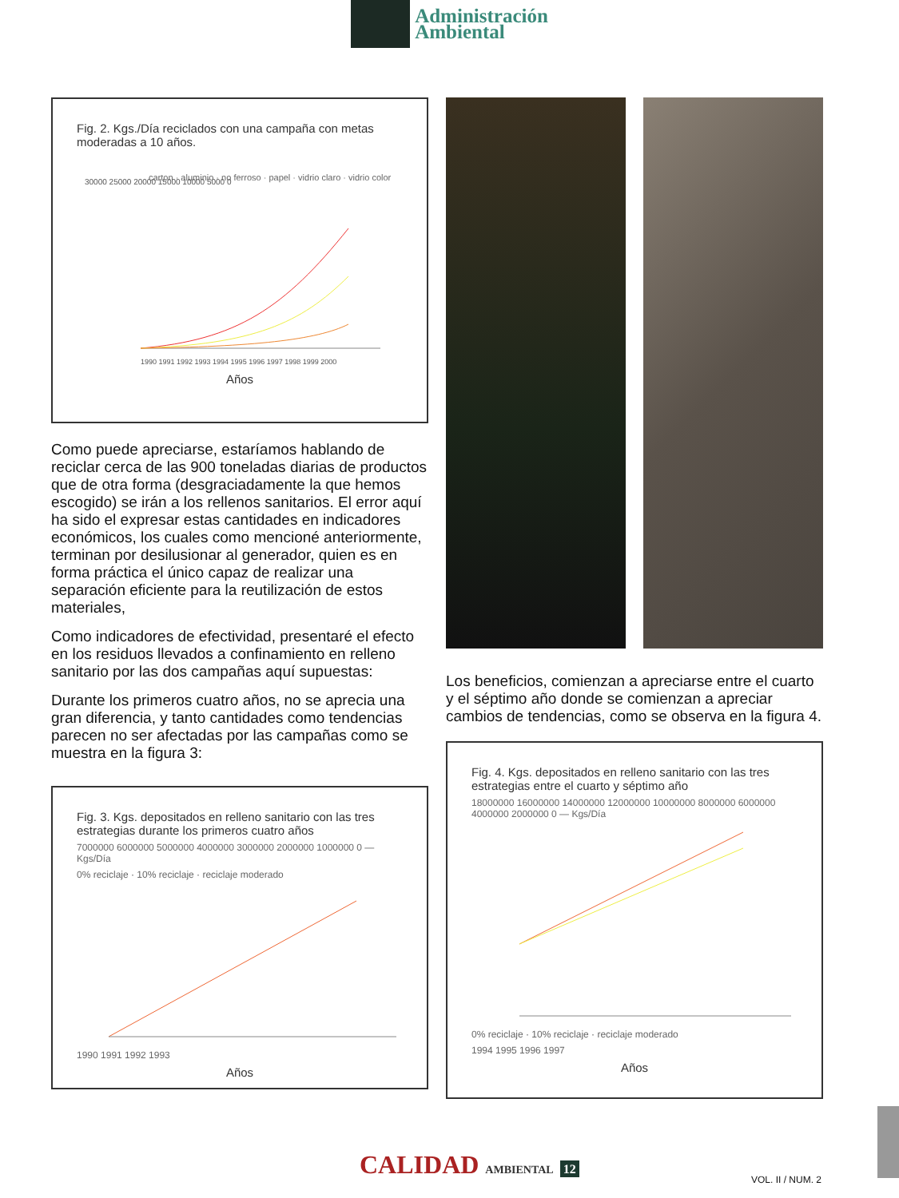Administración
Ambiental
Fig. 2. Kgs./Día reciclados con una campaña con metas moderadas a 10 años.
30000 25000 20000 15000 10000 5000 0
carton · aluminio · no ferroso · papel · vidrio claro · vidrio color
1990 1991 1992 1993 1994 1995 1996 1997 1998 1999 2000
Años
Como puede apreciarse, estaríamos hablando de reciclar cerca de las 900 toneladas diarias de productos que de otra forma (desgraciadamente la que hemos escogido) se irán a los rellenos sanitarios. El error aquí ha sido el expresar estas cantidades en indicadores económicos, los cuales como mencioné anteriormente, terminan por desilusionar al generador, quien es en forma práctica el único capaz de realizar una separación eficiente para la reutilización de estos materiales,
Como indicadores de efectividad, presentaré el efecto en los residuos llevados a confinamiento en relleno sanitario por las dos campañas aquí supuestas:
Durante los primeros cuatro años, no se aprecia una gran diferencia, y tanto cantidades como tendencias parecen no ser afectadas por las campañas como se muestra en la figura 3:
Fig. 3. Kgs. depositados en relleno sanitario con las tres estrategias durante los primeros cuatro años
7000000 6000000 5000000 4000000 3000000 2000000 1000000 0 — Kgs/Día
0% reciclaje · 10% reciclaje · reciclaje moderado
1990 1991 1992 1993
Años
Los beneficios, comienzan a apreciarse entre el cuarto y el séptimo año donde se comienzan a apreciar cambios de tendencias, como se observa en la figura 4.
Fig. 4. Kgs. depositados en relleno sanitario con las tres estrategias entre el cuarto y séptimo año
18000000 16000000 14000000 12000000 10000000 8000000 6000000 4000000 2000000 0 — Kgs/Día
0% reciclaje · 10% reciclaje · reciclaje moderado
1994 1995 1996 1997
Años
CALIDAD AMBIENTAL 12 VOL. II / NUM. 2